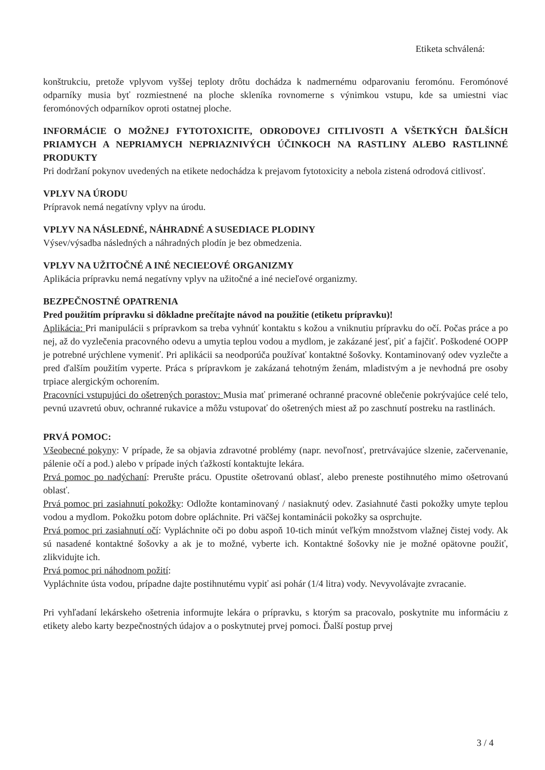Etiketa schválená:
konštrukciu, pretože vplyvom vyššej teploty drôtu dochádza k nadmernému odparovaniu feromónu. Feromónové odparníky musia byť rozmiestnené na ploche skleníka rovnomerne s výnimkou vstupu, kde sa umiestni viac feromónových odparníkov oproti ostatnej ploche.
INFORMÁCIE O MOŽNEJ FYTOTOXICITE, ODRODOVEJ CITLIVOSTI A VŠETKÝCH ĎALŠÍCH PRIAMYCH A NEPRIAMYCH NEPRIAZNIVÝCH ÚČINKOCH NA RASTLINY ALEBO RASTLINNÉ PRODUKTY
Pri dodržaní pokynov uvedených na etikete nedochádza k prejavom fytotoxicity a nebola zistená odrodová citlivosť.
VPLYV NA ÚRODU
Prípravok nemá negatívny vplyv na úrodu.
VPLYV NA NÁSLEDNÉ, NÁHRADNÉ A SUSEDIACE PLODINY
Výsev/výsadba následných a náhradných plodín je bez obmedzenia.
VPLYV NA UŽITOČNÉ A INÉ NECIEĽOVÉ ORGANIZMY
Aplikácia prípravku nemá negatívny vplyv na užitočné a iné necieľové organizmy.
BEZPEČNOSTNÉ OPATRENIA
Pred použitím prípravku si dôkladne prečítajte návod na použitie (etiketu prípravku)!
Aplikácia: Pri manipulácii s prípravkom sa treba vyhnúť kontaktu s kožou a vniknutiu prípravku do očí. Počas práce a po nej, až do vyzlečenia pracovného odevu a umytia teplou vodou a mydlom, je zakázané jesť, piť a fajčiť. Poškodené OOPP je potrebné urýchlene vymeniť. Pri aplikácii sa neodporúča používať kontaktné šošovky. Kontaminovaný odev vyzlečte a pred ďalším použitím vyperte. Práca s prípravkom je zakázaná tehotným ženám, mladistvým a je nevhodná pre osoby trpiace alergickým ochorením.
Pracovníci vstupujúci do ošetrených porastov: Musia mať primerané ochranné pracovné oblečenie pokrývajúce celé telo, pevnú uzavretú obuv, ochranné rukavice a môžu vstupovať do ošetrených miest až po zaschnutí postreku na rastlinách.
PRVÁ POMOC:
Všeobecné pokyny: V prípade, že sa objavia zdravotné problémy (napr. nevoľnosť, pretrvávajúce slzenie, začervenanie, pálenie očí a pod.) alebo v prípade iných ťažkostí kontaktujte lekára.
Prvá pomoc po nadýchaní: Prerušte prácu. Opustite ošetrovanú oblasť, alebo preneste postihnutého mimo ošetrovanú oblasť.
Prvá pomoc pri zasiahnutí pokožky: Odložte kontaminovaný / nasiaknutý odev. Zasiahnuté časti pokožky umyte teplou vodou a mydlom. Pokožku potom dobre opláchnite. Pri väčšej kontaminácii pokožky sa osprchujte.
Prvá pomoc pri zasiahnutí očí: Vypláchnite oči po dobu aspoň 10-tich minút veľkým množstvom vlažnej čistej vody. Ak sú nasadené kontaktné šošovky a ak je to možné, vyberte ich. Kontaktné šošovky nie je možné opätovne použiť, zlikvidujte ich.
Prvá pomoc pri náhodnom požití:
Vypláchnite ústa vodou, prípadne dajte postihnutému vypiť asi pohár (1/4 litra) vody. Nevyvolávajte zvracanie.
Pri vyhľadaní lekárskeho ošetrenia informujte lekára o prípravku, s ktorým sa pracovalo, poskytnite mu informáciu z etikety alebo karty bezpečnostných údajov a o poskytnutej prvej pomoci. Ďalší postup prvej
3 / 4